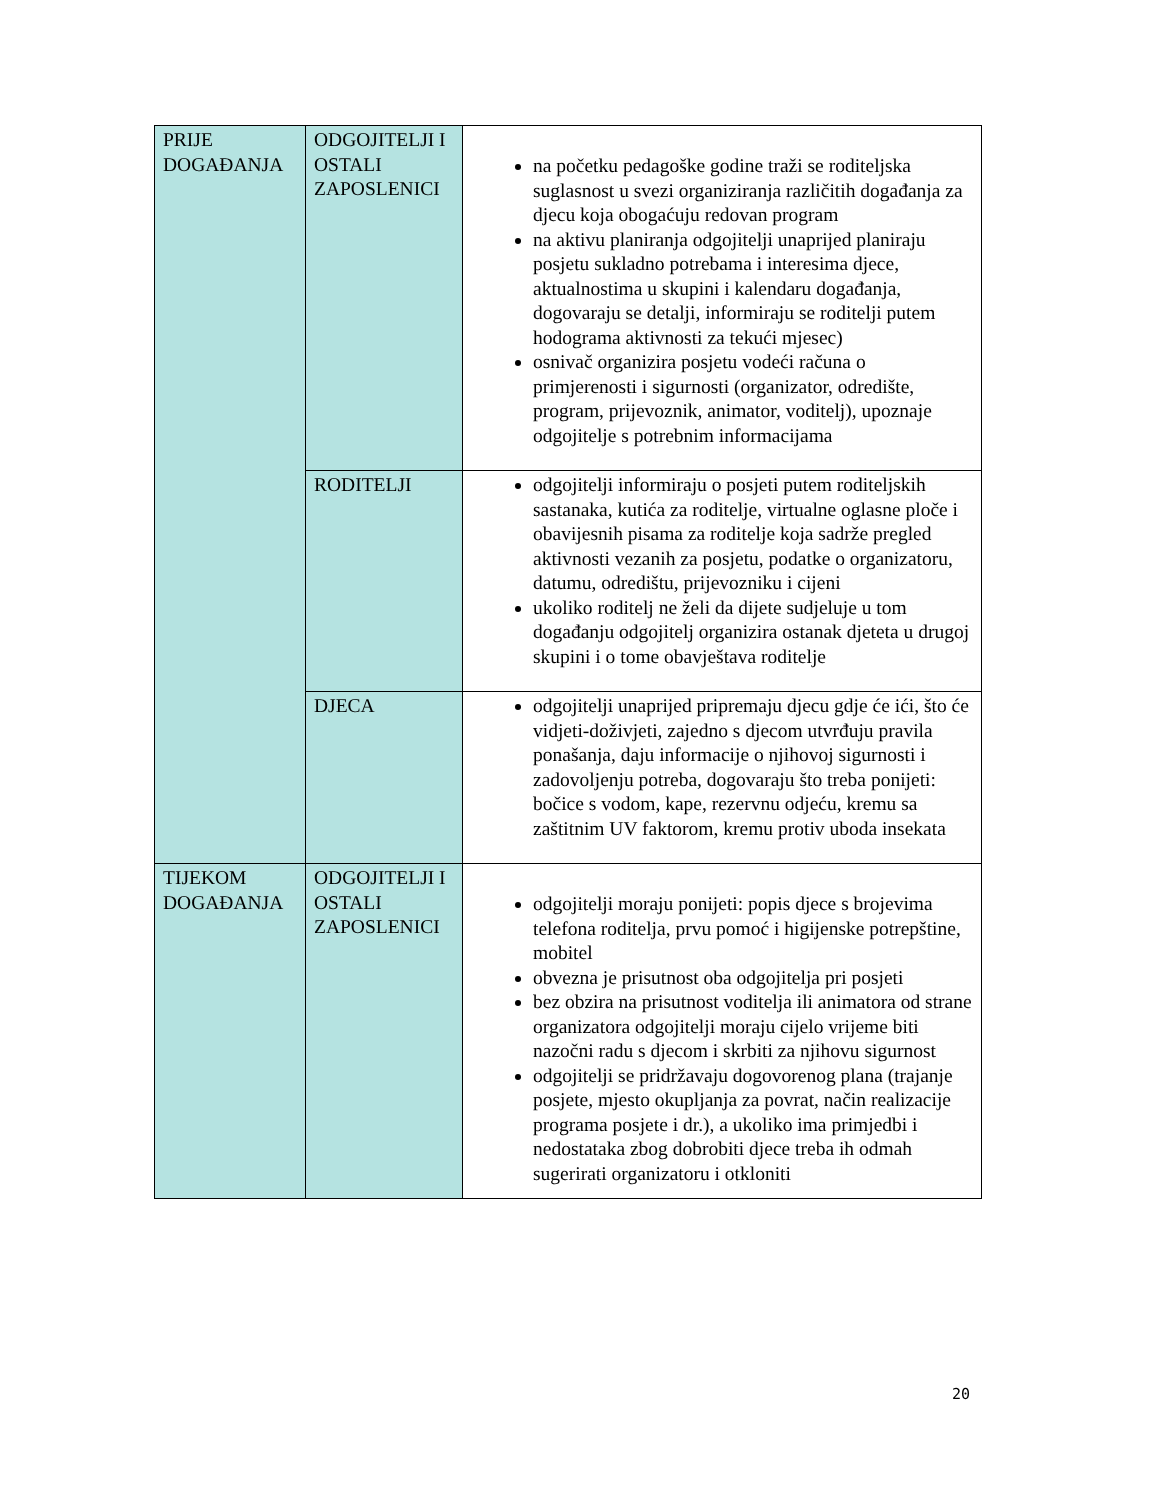| PRIJE DOGAĐANJA | ODGOJITELJI I OSTALI ZAPOSLENICI | na početku pedagoške godine traži se roditeljska suglasnost u svezi organiziranja različitih događanja za djecu koja obogaćuju redovan program na aktivu planiranja odgojitelji unaprijed planiraju posjetu sukladno potrebama i interesima djece, aktualnostima u skupini i kalendaru događanja, dogovaraju se detalji, informiraju se roditelji putem hodograma aktivnosti za tekući mjesec) osnivač organizira posjetu vodeći računa o primjerenosti i sigurnosti (organizator, odredište, program, prijevoznik, animator, voditelj), upoznaje odgojitelje s potrebnim informacijama |
| | RODITELJI | odgojitelji informiraju o posjeti putem roditeljskih sastanaka, kutića za roditelje, virtualne oglasne ploče i obavijesnih pisama za roditelje koja sadrže pregled aktivnosti vezanih za posjetu, podatke o organizatoru, datumu, odredištu, prijevozniku i cijeni ukoliko roditelj ne želi da dijete sudjeluje u tom događanju odgojitelj organizira ostanak djeteta u drugoj skupini i o tome obavještava roditelje |
| | DJECA | odgojitelji unaprijed pripremaju djecu gdje će ići, što će vidjeti-doživjeti, zajedno s djecom utvrđuju pravila ponašanja, daju informacije o njihovoj sigurnosti i zadovoljenju potreba, dogovaraju što treba ponijeti: bočice s vodom, kape, rezervnu odjeću, kremu sa zaštitnim UV faktorom, kremu protiv uboda insekata |
| TIJEKOM DOGAĐANJA | ODGOJITELJI I OSTALI ZAPOSLENICI | odgojitelji moraju ponijeti: popis djece s brojevima telefona roditelja, prvu pomoć i higijenske potrepštine, mobitel obvezna je prisutnost oba odgojitelja pri posjeti bez obzira na prisutnost voditelja ili animatora od strane organizatora odgojitelji moraju cijelo vrijeme biti nazočni radu s djecom i skrbiti za njihovu sigurnost odgojitelji se pridržavaju dogovorenog plana (trajanje posjete, mjesto okupljanja za povrat, način realizacije programa posjete i dr.), a ukoliko ima primjedbi i nedostataka zbog dobrobiti djece treba ih odmah sugerirati organizatoru i otkloniti |
20